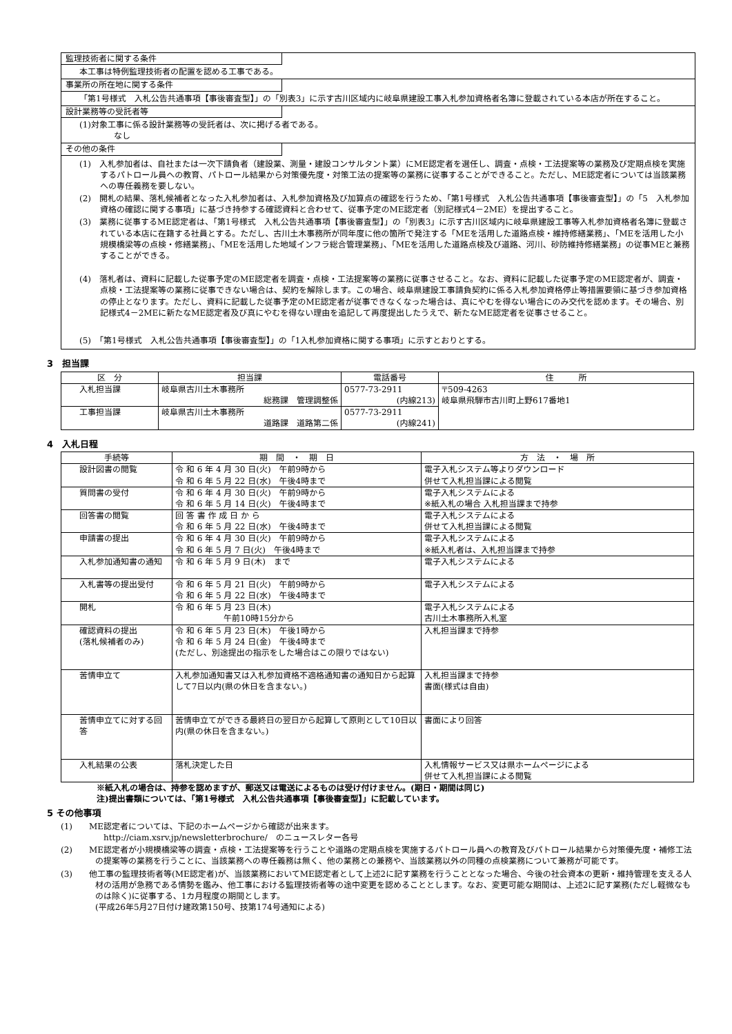監理技術者に関する条件
本工事は特例監理技術者の配置を認める工事である。
事業所の所在地に関する条件
「第1号様式　入札公告共通事項【事後審査型】」の「別表3」に示す古川区域内に岐阜県建設工事入札参加資格者名簿に登載されている本店が所在すること。
設計業務等の受託者等
(1)対象工事に係る設計業務等の受託者は、次に掲げる者である。
なし
その他の条件
(1)　入札参加者は、自社または一次下請負者（建設業、測量・建設コンサルタント業）にME認定者を選任し、調査・点検・工法提案等の業務及び定期点検を実施するパトロール員への教育、パトロール結果から対策優先度・対策工法の提案等の業務に従事することができること。ただし、ME認定者については当該業務への専任義務を要しない。
(2)　開札の結果、落札候補者となった入札参加者は、入札参加資格及び加算点の確認を行うため、「第1号様式　入札公告共通事項【事後審査型】」の「5　入札参加資格の確認に関する事項」に基づき持参する確認資料と合わせて、従事予定のME認定者（別記様式4－2ME）を提出すること。
(3)　業務に従事するME認定者は、「第1号様式　入札公告共通事項【事後審査型】」の「別表3」に示す古川区域内に岐阜県建設工事等入札参加資格者名簿に登載されている本店に在籍する社員とする。ただし、古川土木事務所が同年度に他の箇所で発注する「MEを活用した道路点検・維持修繕業務」、「MEを活用した小規模橋梁等の点検・修繕業務」、「MEを活用した地域インフラ総合管理業務」、「MEを活用した道路点検及び道路、河川、砂防維持修繕業務」の従事MEと兼務することができる。
(4)　落札者は、資料に記載した従事予定のME認定者を調査・点検・工法提案等の業務に従事させること。なお、資料に記載した従事予定のME認定者が、調査・点検・工法提案等の業務に従事できない場合は、契約を解除します。この場合、岐阜県建設工事請負契約に係る入札参加資格停止等措置要領に基づき参加資格の停止となります。ただし、資料に記載した従事予定のME認定者が従事できなくなった場合は、真にやむを得ない場合にのみ交代を認めます。その場合、別記様式4－2MEに新たなME認定者及び真にやむを得ない理由を追記して再度提出したうえで、新たなME認定者を従事させること。
(5)　「第1号様式　入札公告共通事項【事後審査型】」の「1入札参加資格に関する事項」に示すとおりとする。
3　担当課
| 区 分 | 担当課 | 電話番号 | 住 所 |
| --- | --- | --- | --- |
| 入札担当課 | 岐阜県古川土木事務所 総務課 管理調整係 | 0577-73-2911 (内線213) | 〒509-4263 岐阜県飛騨市古川町上野617番地1 |
| 工事担当課 | 岐阜県古川土木事務所 道路課 道路第二係 | 0577-73-2911 (内線241) | |
4　入札日程
| 手続等 | 期 間 ・ 期 日 | 方 法 ・ 場 所 |
| --- | --- | --- |
| 設計図書の閲覧 | 令 和 6 年 4 月 30 日(火) 午前9時から 令 和 6 年 5 月 22 日(水) 午後4時まで | 電子入札システム等よりダウンロード 併せて入札担当課による閲覧 |
| 質問書の受付 | 令 和 6 年 4 月 30 日(火) 午前9時から 令 和 6 年 5 月 14 日(火) 午後4時まで | 電子入札システムによる ※紙入札の場合 入札担当課まで持参 |
| 回答書の閲覧 | 回 答 書 作 成 日 か ら 令 和 6 年 5 月 22 日(水) 午後4時まで | 電子入札システムによる 併せて入札担当課による閲覧 |
| 申請書の提出 | 令 和 6 年 4 月 30 日(火) 午前9時から 令 和 6 年 5 月 7 日(火) 午後4時まで | 電子入札システムによる ※紙入札者は、入札担当課まで持参 |
| 入札参加通知書の通知 | 令 和 6 年 5 月 9 日(木) まで | 電子入札システムによる |
| 入札書等の提出受付 | 令 和 6 年 5 月 21 日(火) 午前9時から 令 和 6 年 5 月 22 日(水) 午後4時まで | 電子入札システムによる |
| 開札 | 令 和 6 年 5 月 23 日(木) 午前10時15分から | 電子入札システムによる 古川土木事務所入札室 |
| 確認資料の提出 (落札候補者のみ) | 令 和 6 年 5 月 23 日(木) 午後1時から 令 和 6 年 5 月 24 日(金) 午後4時まで (ただし、別途提出の指示をした場合はこの限りではない) | 入札担当課まで持参 |
| 苦情申立て | 入札参加通知書又は入札参加資格不適格通知書の通知日から起算して7日以内(県の休日を含まない。) | 入札担当課まで持参 書面(様式は自由) |
| 苦情申立てに対する回答 | 苦情申立てができる最終日の翌日から起算して原則として10日以内(県の休日を含まない。) | 書面により回答 |
| 入札結果の公表 | 落札決定した日 | 入札情報サービス又は県ホームページによる 併せて入札担当課による閲覧 |
※紙入札の場合は、持参を認めますが、郵送又は電送によるものは受け付けません。(期日・期間は同じ)
注)提出書類については、「第1号様式　入札公告共通事項【事後審査型】」に記載しています。
5 その他事項
(1)　　ME認定者については、下記のホームページから確認が出来ます。
　http://ciam.xsrv.jp/newsletterbrochure/　のニュースレター各号
(2)　　ME認定者が小規模橋梁等の調査・点検・工法提案等を行うことや道路の定期点検を実施するパトロール員への教育及びパトロール結果から対策優先度・補修工法の提案等の業務を行うことに、当該業務への専任義務は無く、他の業務との兼務や、当該業務以外の同種の点検業務について兼務が可能です。
(3)　　他工事の監理技術者等(ME認定者)が、当該業務においてME認定者として上述2に記す業務を行うこととなった場合、今後の社会資本の更新・維持管理を支える人材の活用が急務である情勢を鑑み、他工事における監理技術者等の途中変更を認めることとします。なお、変更可能な期間は、上述2に記す業務(ただし軽微なものは除く)に従事する、1カ月程度の期間とします。
(平成26年5月27日付け建政第150号、技第174号通知による)